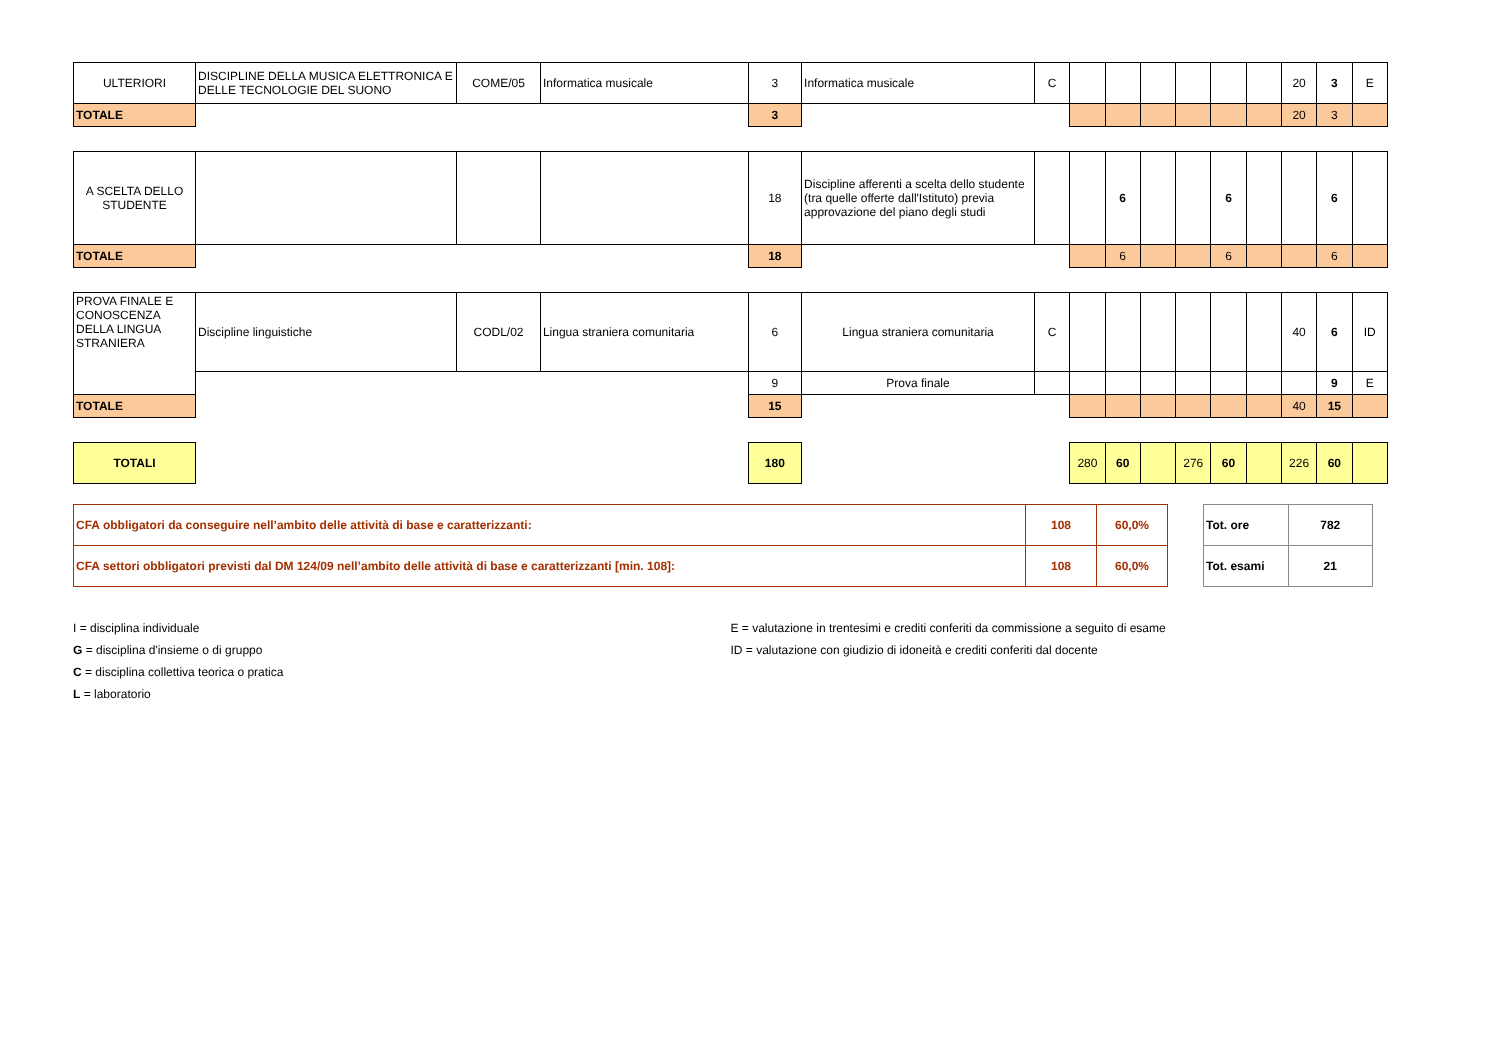| ULTERIORI | DISCIPLINE DELLA MUSICA ELETTRONICA E DELLE TECNOLOGIE DEL SUONO | COME/05 | Informatica musicale | 3 | Informatica musicale | C | | | | | | | 20 | 3 | E |
| TOTALE | | | | 3 | | | | | | | | | 20 | 3 | |
| A SCELTA DELLO STUDENTE | | | | 18 | Discipline afferenti a scelta dello studente (tra quelle offerte dall'Istituto) previa approvazione del piano degli studi | | | 6 | | | 6 | | | 6 | |
| TOTALE | | | | 18 | | | | 6 | | | 6 | | | 6 | |
| PROVA FINALE E CONOSCENZA DELLA LINGUA STRANIERA | Discipline linguistiche | CODL/02 | Lingua straniera comunitaria | 6 | Lingua straniera comunitaria | C | | | | | | | 40 | 6 | ID |
| | | | | 9 | Prova finale | | | | | | | | | 9 | E |
| TOTALE | | | | 15 | | | | | | | | | 40 | 15 | |
| TOTALI | | | | 180 | | | 280 | 60 | | 276 | 60 | | 226 | 60 | |
| CFA obbligatori da conseguire nell’ambito delle attività di base e caratterizzanti: | 108 | 60,0% |
| CFA settori obbligatori previsti dal DM 124/09 nell’ambito delle attività di base e caratterizzanti [min. 108]: | 108 | 60,0% |
| Tot. ore | 782 |
| Tot. esami | 21 |
I = disciplina individuale
G = disciplina d'insieme o di gruppo
C = disciplina collettiva teorica o pratica
L = laboratorio
E = valutazione in trentesimi e crediti conferiti da commissione a seguito di esame
ID = valutazione con giudizio di idoneità e crediti conferiti dal docente